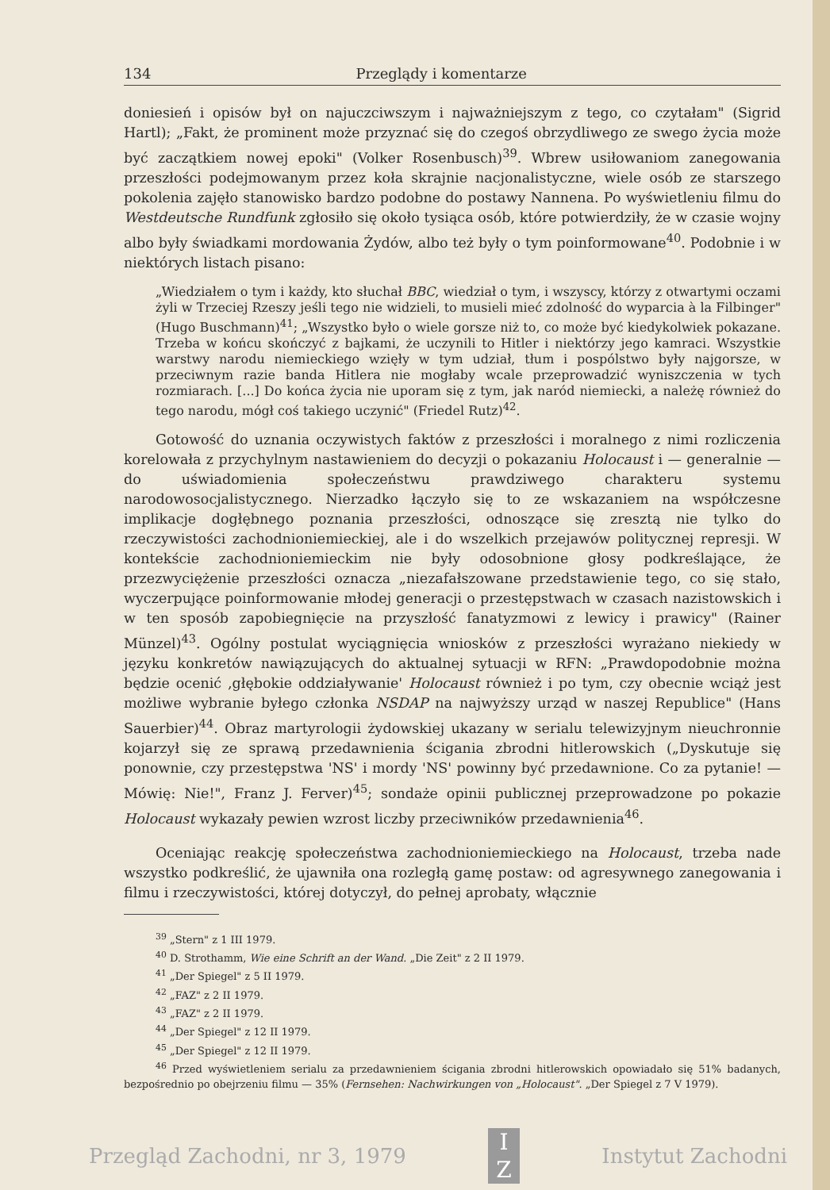134 Przeglądy i komentarze
doniesień i opisów był on najuczciwszym i najważniejszym z tego, co czytałam" (Sigrid Hartl); „Fakt, że prominent może przyznać się do czegoś obrzydliwego ze swego życia może być zaczątkiem nowej epoki" (Volker Rosenbusch)<sup>39</sup>. Wbrew usiłowaniom zanegowania przeszłości podejmowanym przez koła skrajnie nacjonalistyczne, wiele osób ze starszego pokolenia zajęło stanowisko bardzo podobne do postawy Nannena. Po wyświetleniu filmu do Westdeutsche Rundfunk zgłosiło się około tysiąca osób, które potwierdziły, że w czasie wojny albo były świadkami mordowania Żydów, albo też były o tym poinformowane<sup>40</sup>. Podobnie i w niektórych listach pisano:
„Wiedziałem o tym i każdy, kto słuchał BBC, wiedział o tym, i wszyscy, którzy z otwartymi oczami żyli w Trzeciej Rzeszy jeśli tego nie widzieli, to musieli mieć zdolność do wyparcia à la Filbinger" (Hugo Buschmann)<sup>41</sup>; „Wszystko było o wiele gorsze niż to, co może być kiedykolwiek pokazane. Trzeba w końcu skończyć z bajkami, że uczynili to Hitler i niektórzy jego kamraci. Wszystkie warstwy narodu niemieckiego wzięły w tym udział, tłum i pospólstwo były najgorsze, w przeciwnym razie banda Hitlera nie mogłaby wcale przeprowadzić wyniszczenia w tych rozmiarach. [...] Do końca życia nie uporam się z tym, jak naród niemiecki, a należę również do tego narodu, mógł coś takiego uczynić" (Friedel Rutz)<sup>42</sup>.
Gotowość do uznania oczywistych faktów z przeszłości i moralnego z nimi rozliczenia korelowała z przychylnym nastawieniem do decyzji o pokazaniu Holocaust i — generalnie — do uświadomienia społeczeństwu prawdziwego charakteru systemu narodowosocjalistycznego. Nierzadko łączyło się to ze wskazaniem na współczesne implikacje dogłębnego poznania przeszłości, odnoszące się zresztą nie tylko do rzeczywistości zachodnioniemieckiej, ale i do wszelkich przejawów politycznej represji. W kontekście zachodnioniemieckim nie były odosobnione głosy podkreślające, że przezwyciężenie przeszłości oznacza „niezafałszowane przedstawienie tego, co się stało, wyczerpujące poinformowanie młodej generacji o przestępstwach w czasach nazistowskich i w ten sposób zapobiegnięcie na przyszłość fanatyzmowi z lewicy i prawicy" (Rainer Münzel)<sup>43</sup>. Ogólny postulat wyciągnięcia wniosków z przeszłości wyrażano niekiedy w języku konkretów nawiązujących do aktualnej sytuacji w RFN: „Prawdopodobnie można będzie ocenić ‚głębokie oddziaływanie' Holocaust również i po tym, czy obecnie wciąż jest możliwe wybranie byłego członka NSDAP na najwyższy urząd w naszej Republice" (Hans Sauerbier)<sup>44</sup>. Obraz martyrologii żydowskiej ukazany w serialu telewizyjnym nieuchronnie kojarzył się ze sprawą przedawnienia ścigania zbrodni hitlerowskich („Dyskutuje się ponownie, czy przestępstwa 'NS' i mordy 'NS' powinny być przedawnione. Co za pytanie! — Mówię: Nie!", Franz J. Ferver)<sup>45</sup>; sondaże opinii publicznej przeprowadzone po pokazie Holocaust wykazały pewien wzrost liczby przeciwników przedawnienia<sup>46</sup>.
Oceniając reakcję społeczeństwa zachodnioniemieckiego na Holocaust, trzeba nade wszystko podkreślić, że ujawniła ona rozległą gamę postaw: od agresywnego zanegowania i filmu i rzeczywistości, której dotyczył, do pełnej aprobaty, włącznie
<sup>39</sup> „Stern" z 1 III 1979.
<sup>40</sup> D. Strothamm, Wie eine Schrift an der Wand. „Die Zeit" z 2 II 1979.
<sup>41</sup> „Der Spiegel" z 5 II 1979.
<sup>42</sup> „FAZ" z 2 II 1979.
<sup>43</sup> „FAZ" z 2 II 1979.
<sup>44</sup> „Der Spiegel" z 12 II 1979.
<sup>45</sup> „Der Spiegel" z 12 II 1979.
<sup>46</sup> Przed wyświetleniem serialu za przedawnieniem ścigania zbrodni hitlerowskich opowiadało się 51% badanych, bezpośrednio po obejrzeniu filmu — 35% (Fernsehen: Nachwirkungen von „Holocaust". „Der Spiegel z 7 V 1979).
Przegląd Zachodni, nr 3, 1979
I
Z
Instytut Zachodni